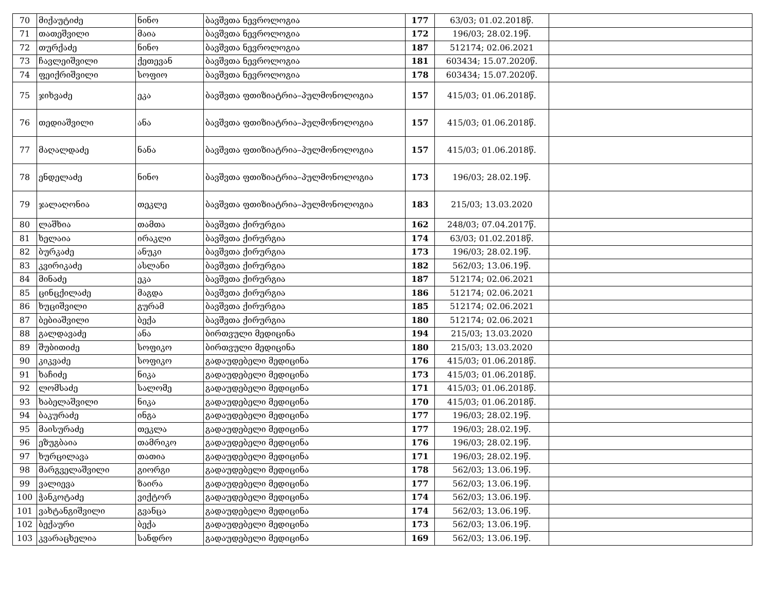| 70 | მიქაუტიძე | ნინო | ბავშვთა ნევროლოგია | 177 | 63/03; 01.02.2018წ. | |
| 71 | თათეშვილი | მაია | ბავშვთა ნევროლოგია | 172 | 196/03; 28.02.19წ. | |
| 72 | თურქაძე | ნინო | ბავშვთა ნევროლოგია | 187 | 512174; 02.06.2021 | |
| 73 | ჩავლეიშვილი | ქეთევან | ბავშვთა ნევროლოგია | 181 | 603434; 15.07.2020წ. | |
| 74 | ფეიქრიშვილი | სოფიო | ბავშვთა ნევროლოგია | 178 | 603434; 15.07.2020წ. | |
| 75 | ჯიხვაძე | ეკა | ბავშვთა ფთიზიატრია–პულმონოლოგია | 157 | 415/03; 01.06.2018წ. | |
| 76 | თედიაშვილი | ანა | ბავშვთა ფთიზიატრია–პულმონოლოგია | 157 | 415/03; 01.06.2018წ. | |
| 77 | მაღალდაძე | ნანა | ბავშვთა ფთიზიატრია–პულმონოლოგია | 157 | 415/03; 01.06.2018წ. | |
| 78 | ენდელაძე | ნინო | ბავშვთა ფთიზიატრია–პულმონოლოგია | 173 | 196/03; 28.02.19წ. | |
| 79 | ჯალაღონია | თეკლე | ბავშვთა ფთიზიატრია–პულმონოლოგია | 183 | 215/03; 13.03.2020 | |
| 80 | ლაშხია | თამთა | ბავშვთა ქირურგია | 162 | 248/03; 07.04.2017წ. | |
| 81 | ხელაია | ირაკლი | ბავშვთა ქირურგია | 174 | 63/03; 01.02.2018წ. | |
| 82 | ბურკაძე | ანუკი | ბავშვთა ქირურგია | 173 | 196/03; 28.02.19წ. | |
| 83 | კვირიკაძე | ასლანი | ბავშვთა ქირურგია | 182 | 562/03; 13.06.19წ. | |
| 84 | მინაძე | ეკა | ბავშვთა ქირურგია | 187 | 512174; 02.06.2021 | |
| 85 | ცინცქილაძე | მაგდა | ბავშვთა ქირურგია | 186 | 512174; 02.06.2021 | |
| 86 | ხუციშვილი | გურამ | ბავშვთა ქირურგია | 185 | 512174; 02.06.2021 | |
| 87 | ბებიაშვილი | ბექა | ბავშვთა ქირურგია | 180 | 512174; 02.06.2021 | |
| 88 | გალდავაძე | ანა | ბირთვული მედიცინა | 194 | 215/03; 13.03.2020 | |
| 89 | შუბითიძე | სოფიკო | ბირთვული მედიცინა | 180 | 215/03; 13.03.2020 | |
| 90 | კიკვაძე | სოფიკო | გადაუდებელი მედიცინა | 176 | 415/03; 01.06.2018წ. | |
| 91 | ხაჩიძე | ნიკა | გადაუდებელი მედიცინა | 173 | 415/03; 01.06.2018წ. | |
| 92 | ლომსაძე | სალომე | გადაუდებელი მედიცინა | 171 | 415/03; 01.06.2018წ. | |
| 93 | ხაბელაშვილი | ნიკა | გადაუდებელი მედიცინა | 170 | 415/03; 01.06.2018წ. | |
| 94 | ბაკურაძე | ინგა | გადაუდებელი მედიცინა | 177 | 196/03; 28.02.19წ. | |
| 95 | მაისურაძე | თეკლა | გადაუდებელი მედიცინა | 177 | 196/03; 28.02.19წ. | |
| 96 | ეზუგბაია | თამრიკო | გადაუდებელი მედიცინა | 176 | 196/03; 28.02.19წ. | |
| 97 | ხურცილავა | თათია | გადაუდებელი მედიცინა | 171 | 196/03; 28.02.19წ. | |
| 98 | მარგველაშვილი | გიორგი | გადაუდებელი მედიცინა | 178 | 562/03; 13.06.19წ. | |
| 99 | ვალიევა | ზაირა | გადაუდებელი მედიცინა | 177 | 562/03; 13.06.19წ. | |
| 100 | ჭანკოტაძე | ვიქტორ | გადაუდებელი მედიცინა | 174 | 562/03; 13.06.19წ. | |
| 101 | ვახტანგიშვილი | გვანცა | გადაუდებელი მედიცინა | 174 | 562/03; 13.06.19წ. | |
| 102 | ბექაური | ბექა | გადაუდებელი მედიცინა | 173 | 562/03; 13.06.19წ. | |
| 103 | კვარაცხელია | სანდრო | გადაუდებელი მედიცინა | 169 | 562/03; 13.06.19წ. | |